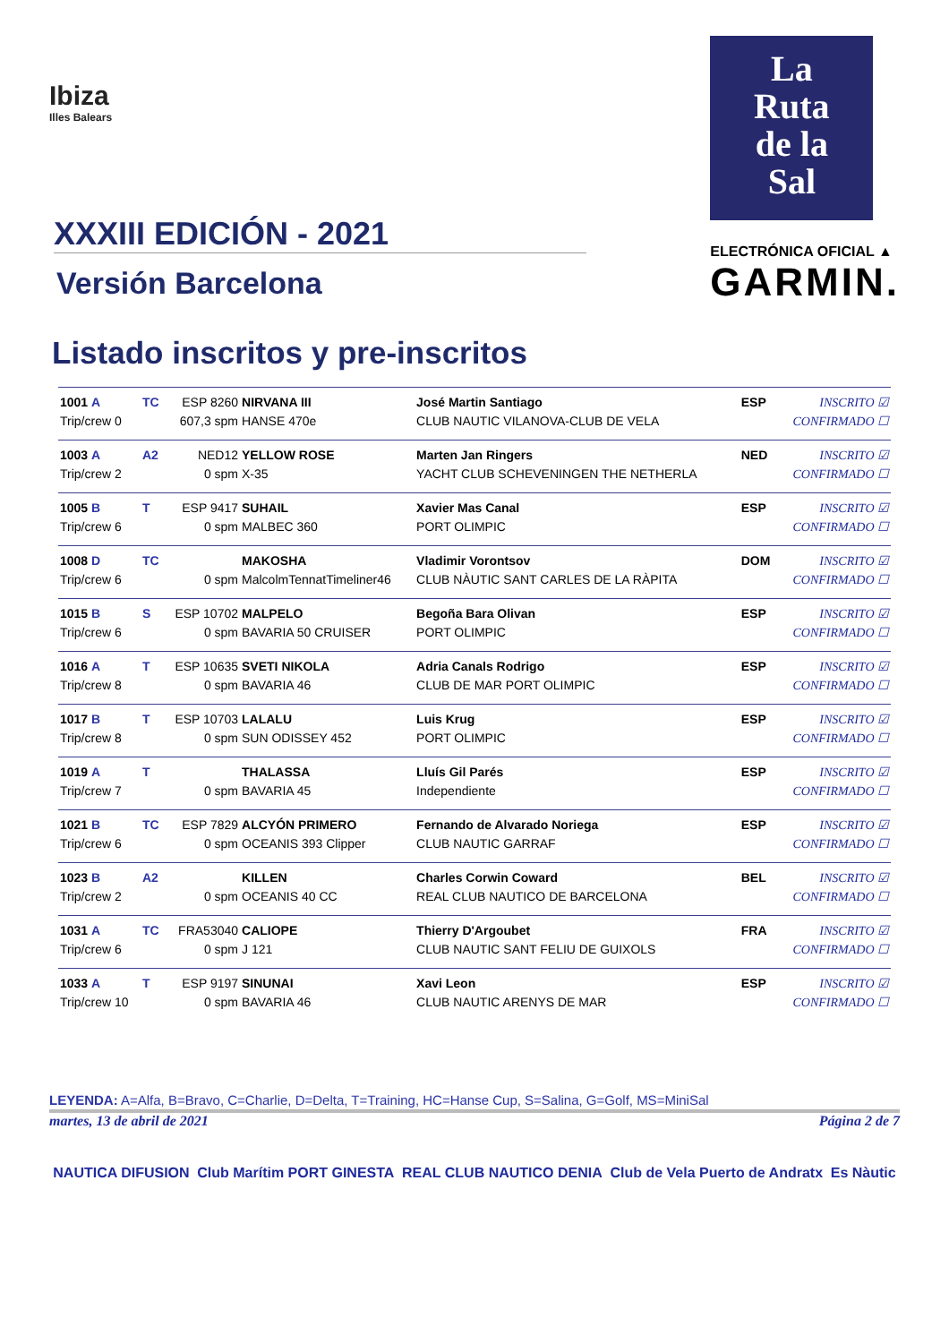Ibiza
Illes Balears
XXXIII EDICIÓN - 2021
Versión Barcelona
Listado inscritos y pre-inscritos
La
Ruta
de la
Sal
ELECTRÓNICA OFICIAL ▲
GARMIN.
| 1001 A | TC | ESP 8260 | NIRVANA III | José Martin Santiago | ESP | INSCRITO ☑ |
| Trip/crew 0 | | 607,3 spm | HANSE 470e | CLUB NAUTIC VILANOVA-CLUB DE VELA | | CONFIRMADO ☐ |
| 1003 A | A2 | NED12 | YELLOW ROSE | Marten Jan Ringers | NED | INSCRITO ☑ |
| Trip/crew 2 | | 0 spm | X-35 | YACHT CLUB SCHEVENINGEN THE NETHERLA | | CONFIRMADO ☐ |
| 1005 B | T | ESP 9417 | SUHAIL | Xavier Mas Canal | ESP | INSCRITO ☑ |
| Trip/crew 6 | | 0 spm | MALBEC 360 | PORT OLIMPIC | | CONFIRMADO ☐ |
| 1008 D | TC | | MAKOSHA | Vladimir Vorontsov | DOM | INSCRITO ☑ |
| Trip/crew 6 | | 0 spm | MalcolmTennatTimeliner46 | CLUB NÀUTIC SANT CARLES DE LA RÀPITA | | CONFIRMADO ☐ |
| 1015 B | S | ESP 10702 | MALPELO | Begoña Bara Olivan | ESP | INSCRITO ☑ |
| Trip/crew 6 | | 0 spm | BAVARIA 50 CRUISER | PORT OLIMPIC | | CONFIRMADO ☐ |
| 1016 A | T | ESP 10635 | SVETI NIKOLA | Adria Canals Rodrigo | ESP | INSCRITO ☑ |
| Trip/crew 8 | | 0 spm | BAVARIA 46 | CLUB DE MAR PORT OLIMPIC | | CONFIRMADO ☐ |
| 1017 B | T | ESP 10703 | LALALU | Luis Krug | ESP | INSCRITO ☑ |
| Trip/crew 8 | | 0 spm | SUN ODISSEY 452 | PORT OLIMPIC | | CONFIRMADO ☐ |
| 1019 A | T | | THALASSA | Lluís Gil Parés | ESP | INSCRITO ☑ |
| Trip/crew 7 | | 0 spm | BAVARIA 45 | Independiente | | CONFIRMADO ☐ |
| 1021 B | TC | ESP 7829 | ALCYÓN PRIMERO | Fernando de Alvarado Noriega | ESP | INSCRITO ☑ |
| Trip/crew 6 | | 0 spm | OCEANIS 393 Clipper | CLUB NAUTIC GARRAF | | CONFIRMADO ☐ |
| 1023 B | A2 | | KILLEN | Charles Corwin Coward | BEL | INSCRITO ☑ |
| Trip/crew 2 | | 0 spm | OCEANIS 40 CC | REAL CLUB NAUTICO DE BARCELONA | | CONFIRMADO ☐ |
| 1031 A | TC | FRA53040 | CALIOPE | Thierry D'Argoubet | FRA | INSCRITO ☑ |
| Trip/crew 6 | | 0 spm | J 121 | CLUB NAUTIC SANT FELIU DE GUIXOLS | | CONFIRMADO ☐ |
| 1033 A | T | ESP 9197 | SINUNAI | Xavi Leon | ESP | INSCRITO ☑ |
| Trip/crew 10 | | 0 spm | BAVARIA 46 | CLUB NAUTIC ARENYS DE MAR | | CONFIRMADO ☐ |
LEYENDA: A=Alfa, B=Bravo, C=Charlie, D=Delta, T=Training, HC=Hanse Cup, S=Salina, G=Golf, MS=MiniSal
martes, 13 de abril de 2021 Página 2 de 7
NAUTICA DIFUSION Club Marítim PORT GINESTA REAL CLUB NAUTICO DENIA Club de Vela Puerto de Andratx Es Nàutic